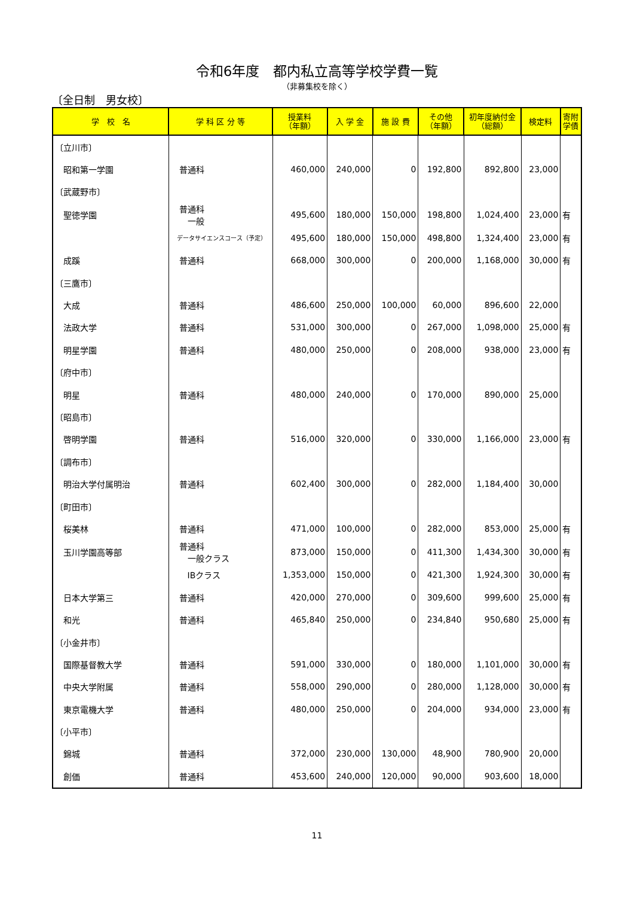令和6年度　都内私立高等学校学費一覧
（非募集校を除く）
〔全日制　男女校〕
| 学 校 名 | 学 科 区 分 等 | 授業料 （年額） | 入 学 金 | 施 設 費 | その他 （年額） | 初年度納付金 （総額） | 検定料 | 寄附 学債 |
| --- | --- | --- | --- | --- | --- | --- | --- | --- |
| 〔立川市〕 | | | | | | | | |
| 昭和第一学園 | 普通科 | 460,000 | 240,000 | 0 | 192,800 | 892,800 | 23,000 | |
| 〔武蔵野市〕 | | | | | | | | |
| 聖徳学園 | 普通科 一般 | 495,600 | 180,000 | 150,000 | 198,800 | 1,024,400 | 23,000 | 有 |
| | データサイエンスコース（予定） | 495,600 | 180,000 | 150,000 | 498,800 | 1,324,400 | 23,000 | 有 |
| 成蹊 | 普通科 | 668,000 | 300,000 | 0 | 200,000 | 1,168,000 | 30,000 | 有 |
| 〔三鷹市〕 | | | | | | | | |
| 大成 | 普通科 | 486,600 | 250,000 | 100,000 | 60,000 | 896,600 | 22,000 | |
| 法政大学 | 普通科 | 531,000 | 300,000 | 0 | 267,000 | 1,098,000 | 25,000 | 有 |
| 明星学園 | 普通科 | 480,000 | 250,000 | 0 | 208,000 | 938,000 | 23,000 | 有 |
| 〔府中市〕 | | | | | | | | |
| 明星 | 普通科 | 480,000 | 240,000 | 0 | 170,000 | 890,000 | 25,000 | |
| 〔昭島市〕 | | | | | | | | |
| 啓明学園 | 普通科 | 516,000 | 320,000 | 0 | 330,000 | 1,166,000 | 23,000 | 有 |
| 〔調布市〕 | | | | | | | | |
| 明治大学付属明治 | 普通科 | 602,400 | 300,000 | 0 | 282,000 | 1,184,400 | 30,000 | |
| 〔町田市〕 | | | | | | | | |
| 桜美林 | 普通科 | 471,000 | 100,000 | 0 | 282,000 | 853,000 | 25,000 | 有 |
| 玉川学園高等部 | 普通科 一般クラス | 873,000 | 150,000 | 0 | 411,300 | 1,434,300 | 30,000 | 有 |
| | IBクラス | 1,353,000 | 150,000 | 0 | 421,300 | 1,924,300 | 30,000 | 有 |
| 日本大学第三 | 普通科 | 420,000 | 270,000 | 0 | 309,600 | 999,600 | 25,000 | 有 |
| 和光 | 普通科 | 465,840 | 250,000 | 0 | 234,840 | 950,680 | 25,000 | 有 |
| 〔小金井市〕 | | | | | | | | |
| 国際基督教大学 | 普通科 | 591,000 | 330,000 | 0 | 180,000 | 1,101,000 | 30,000 | 有 |
| 中央大学附属 | 普通科 | 558,000 | 290,000 | 0 | 280,000 | 1,128,000 | 30,000 | 有 |
| 東京電機大学 | 普通科 | 480,000 | 250,000 | 0 | 204,000 | 934,000 | 23,000 | 有 |
| 〔小平市〕 | | | | | | | | |
| 錦城 | 普通科 | 372,000 | 230,000 | 130,000 | 48,900 | 780,900 | 20,000 | |
| 創価 | 普通科 | 453,600 | 240,000 | 120,000 | 90,000 | 903,600 | 18,000 | |
11